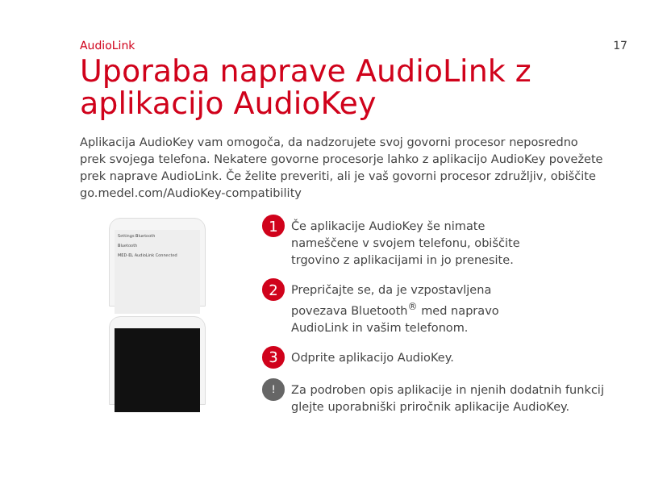AudioLink 17
Uporaba naprave AudioLink z aplikacijo AudioKey
Aplikacija AudioKey vam omogoča, da nadzorujete svoj govorni procesor neposredno prek svojega telefona. Nekatere govorne procesorje lahko z aplikacijo AudioKey povežete prek naprave AudioLink. Če želite preveriti, ali je vaš govorni procesor združljiv, obiščite go.medel.com/AudioKey-compatibility
Settings Bluetooth
Bluetooth
MED-EL AudioLink Connected
1 Če aplikacije AudioKey še nimate
nameščene v svojem telefonu, obiščite
trgovino z aplikacijami in jo prenesite.
2 Prepričajte se, da je vzpostavljena
povezava Bluetooth<sup>®</sup> med napravo
AudioLink in vašim telefonom.
3 Odprite aplikacijo AudioKey.
! Za podroben opis aplikacije in njenih dodatnih funkcij
glejte uporabniški priročnik aplikacije AudioKey.